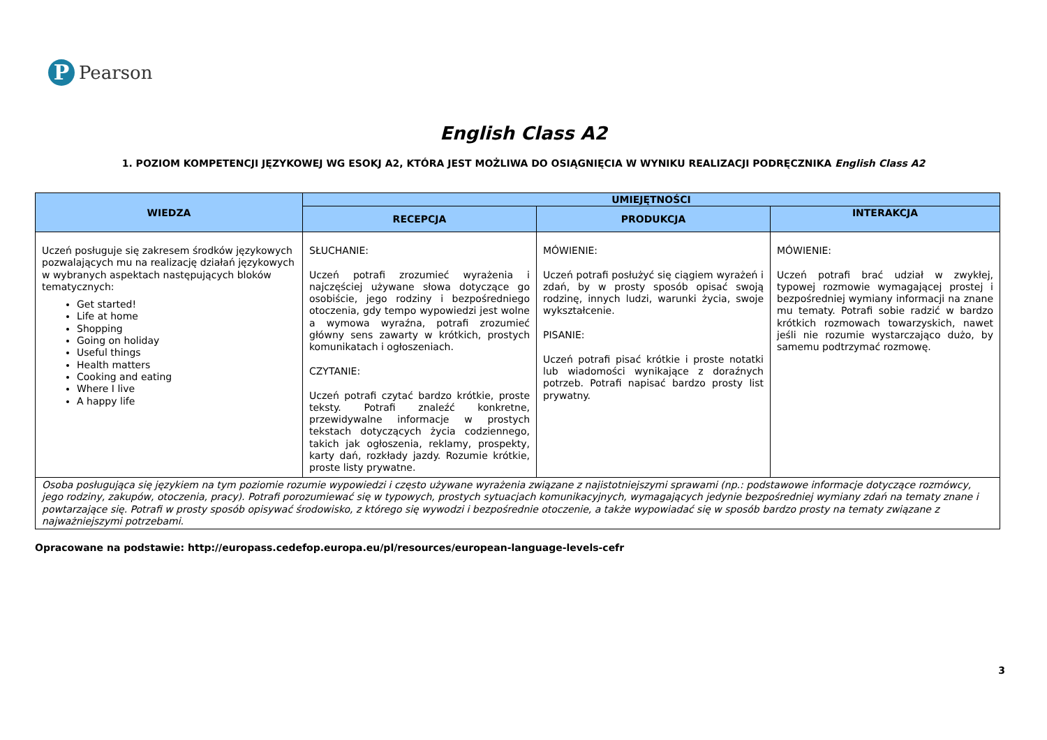P
Pearson
English Class A2
1. POZIOM KOMPETENCJI JĘZYKOWEJ WG ESOKJ A2, KTÓRA JEST MOŻLIWA DO OSIĄGNIĘCIA W WYNIKU REALIZACJI PODRĘCZNIKA English Class A2
| WIEDZA | UMIEJĘTNOŚCI | | |
| --- | --- | --- | --- |
| | RECEPCJA | PRODUKCJA | INTERAKCJA |
| Uczeń posługuje się zakresem środków językowych pozwalających mu na realizację działań językowych w wybranych aspektach następujących bloków tematycznych: Get started! Life at home Shopping Going on holiday Useful things Health matters Cooking and eating Where I live A happy life | SŁUCHANIE: Uczeń potrafi zrozumieć wyrażenia i najczęściej używane słowa dotyczące go osobiście, jego rodziny i bezpośredniego otoczenia, gdy tempo wypowiedzi jest wolne a wymowa wyraźna, potrafi zrozumieć główny sens zawarty w krótkich, prostych komunikatach i ogłoszeniach. CZYTANIE: Uczeń potrafi czytać bardzo krótkie, proste teksty. Potrafi znaleźć konkretne, przewidywalne informacje w prostych tekstach dotyczących życia codziennego, takich jak ogłoszenia, reklamy, prospekty, karty dań, rozkłady jazdy. Rozumie krótkie, proste listy prywatne. | MÓWIENIE: Uczeń potrafi posłużyć się ciągiem wyrażeń i zdań, by w prosty sposób opisać swoją rodzinę, innych ludzi, warunki życia, swoje wykształcenie. PISANIE: Uczeń potrafi pisać krótkie i proste notatki lub wiadomości wynikające z doraźnych potrzeb. Potrafi napisać bardzo prosty list prywatny. | MÓWIENIE: Uczeń potrafi brać udział w zwykłej, typowej rozmowie wymagającej prostej i bezpośredniej wymiany informacji na znane mu tematy. Potrafi sobie radzić w bardzo krótkich rozmowach towarzyskich, nawet jeśli nie rozumie wystarczająco dużo, by samemu podtrzymać rozmowę. |
| Osoba posługująca się językiem na tym poziomie rozumie wypowiedzi i często używane wyrażenia związane z najistotniejszymi sprawami (np.: podstawowe informacje dotyczące rozmówcy, jego rodziny, zakupów, otoczenia, pracy). Potrafi porozumiewać się w typowych, prostych sytuacjach komunikacyjnych, wymagających jedynie bezpośredniej wymiany zdań na tematy znane i powtarzające się. Potrafi w prosty sposób opisywać środowisko, z którego się wywodzi i bezpośrednie otoczenie, a także wypowiadać się w sposób bardzo prosty na tematy związane z najważniejszymi potrzebami. | | | |
Opracowane na podstawie: http://europass.cedefop.europa.eu/pl/resources/european-language-levels-cefr
3